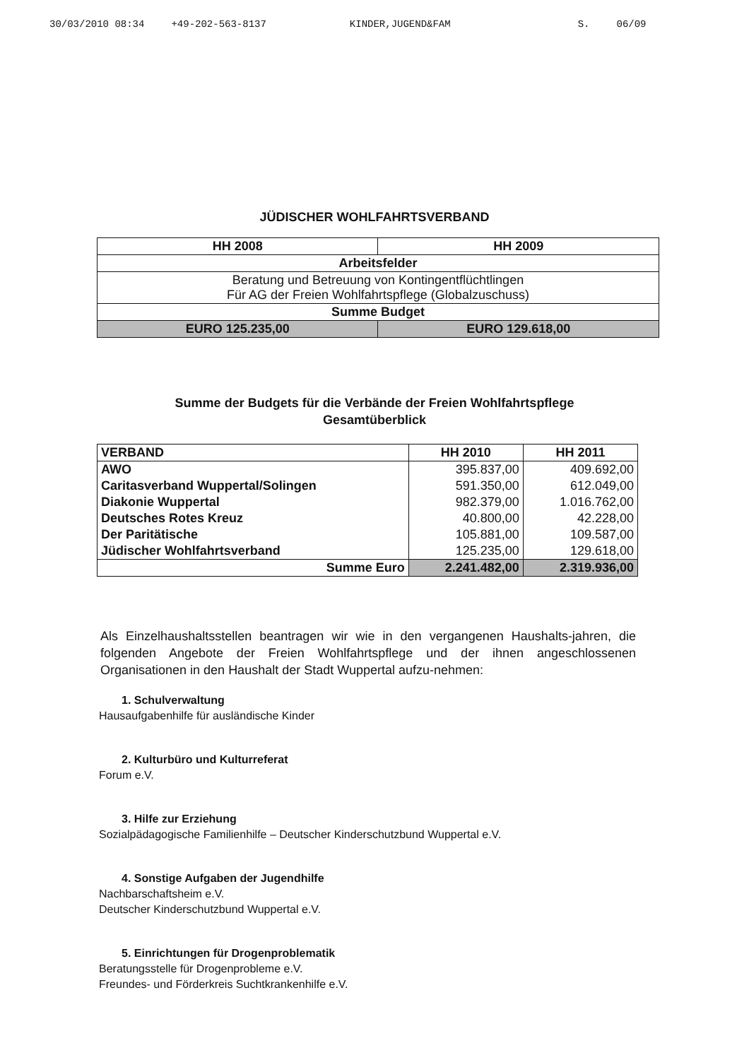30/03/2010 08:34 +49-202-563-8137 KINDER,JUGEND&FAM S. 06/09
JÜDISCHER WOHLFAHRTSVERBAND
| HH 2008 | HH 2009 |
| --- | --- |
| Arbeitsfelder | |
| Beratung und Betreuung von Kontingentflüchtlingen Für AG der Freien Wohlfahrtspflege (Globalzuschuss) | |
| Summe Budget | |
| EURO 125.235,00 | EURO 129.618,00 |
Summe der Budgets für die Verbände der Freien Wohlfahrtspflege
Gesamtüberblick
| VERBAND | HH 2010 | HH 2011 |
| --- | --- | --- |
| AWO | 395.837,00 | 409.692,00 |
| Caritasverband Wuppertal/Solingen | 591.350,00 | 612.049,00 |
| Diakonie Wuppertal | 982.379,00 | 1.016.762,00 |
| Deutsches Rotes Kreuz | 40.800,00 | 42.228,00 |
| Der Paritätische | 105.881,00 | 109.587,00 |
| Jüdischer Wohlfahrtsverband | 125.235,00 | 129.618,00 |
| Summe Euro | 2.241.482,00 | 2.319.936,00 |
Als Einzelhaushaltsstellen beantragen wir wie in den vergangenen Haushalts-jahren, die folgenden Angebote der Freien Wohlfahrtspflege und der ihnen angeschlossenen Organisationen in den Haushalt der Stadt Wuppertal aufzu-nehmen:
1. Schulverwaltung
Hausaufgabenhilfe für ausländische Kinder
2. Kulturbüro und Kulturreferat
Forum e.V.
3. Hilfe zur Erziehung
Sozialpädagogische Familienhilfe – Deutscher Kinderschutzbund Wuppertal e.V.
4. Sonstige Aufgaben der Jugendhilfe
Nachbarschaftsheim e.V.
Deutscher Kinderschutzbund Wuppertal e.V.
5. Einrichtungen für Drogenproblematik
Beratungsstelle für Drogenprobleme e.V.
Freundes- und Förderkreis Suchtkrankenhilfe e.V.